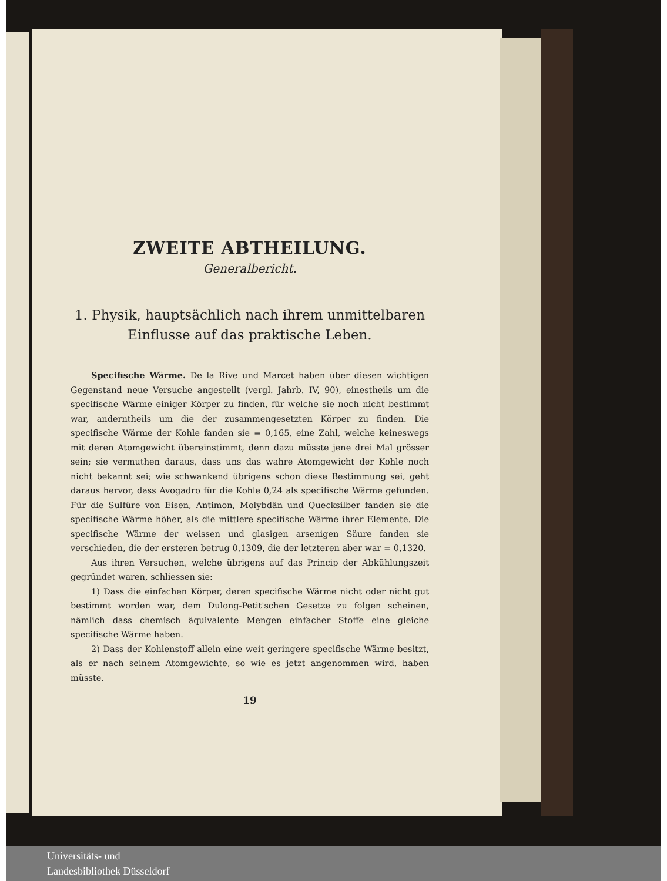ZWEITE ABTHEILUNG.
Generalbericht.
1. Physik, hauptsächlich nach ihrem unmittelbaren Einflusse auf das praktische Leben.
Specifische Wärme. De la Rive und Marcet haben über diesen wichtigen Gegenstand neue Versuche angestellt (vergl. Jahrb. IV, 90), einestheils um die specifische Wärme einiger Körper zu finden, für welche sie noch nicht bestimmt war, anderntheils um die der zusammengesetzten Körper zu finden. Die specifische Wärme der Kohle fanden sie = 0,165, eine Zahl, welche keineswegs mit deren Atomgewicht übereinstimmt, denn dazu müsste jene drei Mal grösser sein; sie vermuthen daraus, dass uns das wahre Atomgewicht der Kohle noch nicht bekannt sei; wie schwankend übrigens schon diese Bestimmung sei, geht daraus hervor, dass Avogadro für die Kohle 0,24 als specifische Wärme gefunden. Für die Sulfüre von Eisen, Antimon, Molybdän und Quecksilber fanden sie die specifische Wärme höher, als die mittlere specifische Wärme ihrer Elemente. Die specifische Wärme der weissen und glasigen arsenigen Säure fanden sie verschieden, die der ersteren betrug 0,1309, die der letzteren aber war = 0,1320.
Aus ihren Versuchen, welche übrigens auf das Princip der Abkühlungszeit gegründet waren, schliessen sie:
1) Dass die einfachen Körper, deren specifische Wärme nicht oder nicht gut bestimmt worden war, dem Dulong-Petit'schen Gesetze zu folgen scheinen, nämlich dass chemisch äquivalente Mengen einfacher Stoffe eine gleiche specifische Wärme haben.
2) Dass der Kohlenstoff allein eine weit geringere specifische Wärme besitzt, als er nach seinem Atomgewichte, so wie es jetzt angenommen wird, haben müsste.
19
Universitäts- und
Landesbibliothek Düsseldorf